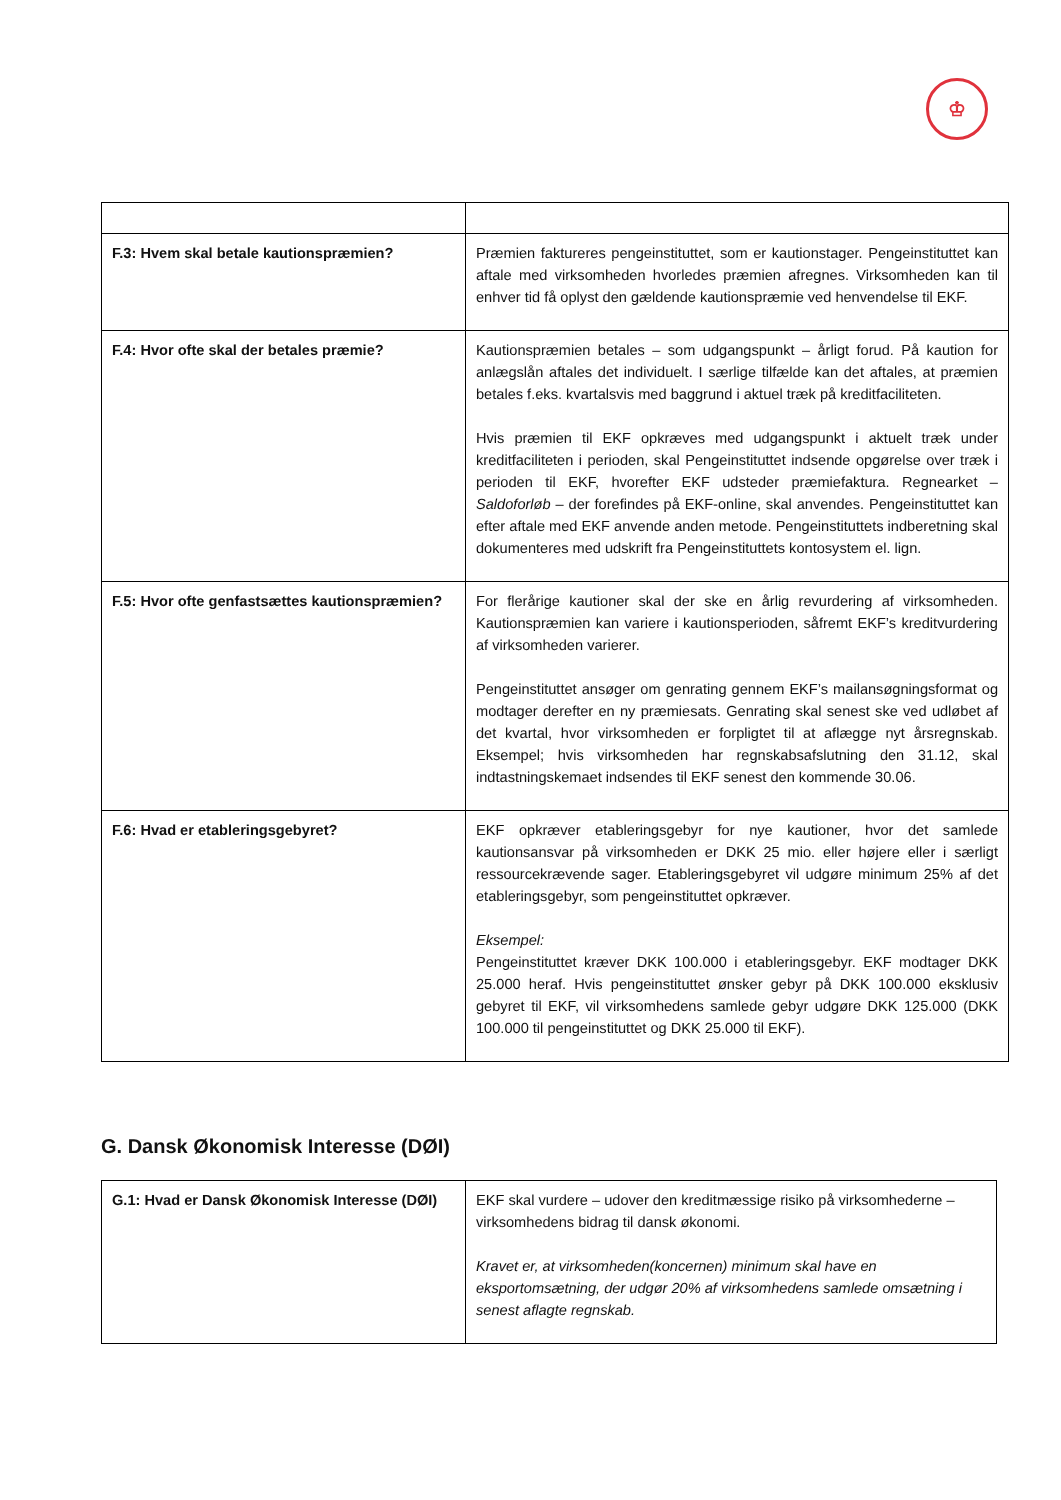♔
| F.3: Hvem skal betale kautionspræmien? | Præmien faktureres pengeinstituttet, som er kautionstager. Pengeinstituttet kan aftale med virksomheden hvorledes præmien afregnes. Virksomheden kan til enhver tid få oplyst den gældende kautionspræmie ved henvendelse til EKF. |
| F.4: Hvor ofte skal der betales præmie? | Kautionspræmien betales – som udgangspunkt – årligt forud. På kaution for anlægslån aftales det individuelt. I særlige tilfælde kan det aftales, at præmien betales f.eks. kvartalsvis med baggrund i aktuel træk på kreditfaciliteten. Hvis præmien til EKF opkræves med udgangspunkt i aktuelt træk under kreditfaciliteten i perioden, skal Pengeinstituttet indsende opgørelse over træk i perioden til EKF, hvorefter EKF udsteder præmiefaktura. Regnearket – Saldoforløb – der forefindes på EKF-online, skal anvendes. Pengeinstituttet kan efter aftale med EKF anvende anden metode. Pengeinstituttets indberetning skal dokumenteres med udskrift fra Pengeinstituttets kontosystem el. lign. |
| F.5: Hvor ofte genfastsættes kautionspræmien? | For flerårige kautioner skal der ske en årlig revurdering af virksomheden. Kautionspræmien kan variere i kautionsperioden, såfremt EKF’s kreditvurdering af virksomheden varierer. Pengeinstituttet ansøger om genrating gennem EKF’s mailansøgningsformat og modtager derefter en ny præmiesats. Genrating skal senest ske ved udløbet af det kvartal, hvor virksomheden er forpligtet til at aflægge nyt årsregnskab. Eksempel; hvis virksomheden har regnskabsafslutning den 31.12, skal indtastningskemaet indsendes til EKF senest den kommende 30.06. |
| F.6: Hvad er etableringsgebyret? | EKF opkræver etableringsgebyr for nye kautioner, hvor det samlede kautionsansvar på virksomheden er DKK 25 mio. eller højere eller i særligt ressourcekrævende sager. Etableringsgebyret vil udgøre minimum 25% af det etableringsgebyr, som pengeinstituttet opkræver. Eksempel: Pengeinstituttet kræver DKK 100.000 i etableringsgebyr. EKF modtager DKK 25.000 heraf. Hvis pengeinstituttet ønsker gebyr på DKK 100.000 eksklusiv gebyret til EKF, vil virksomhedens samlede gebyr udgøre DKK 125.000 (DKK 100.000 til pengeinstituttet og DKK 25.000 til EKF). |
G. Dansk Økonomisk Interesse (DØI)
| G.1: Hvad er Dansk Økonomisk Interesse (DØI) | EKF skal vurdere – udover den kreditmæssige risiko på virksomhederne – virksomhedens bidrag til dansk økonomi. Kravet er, at virksomheden(koncernen) minimum skal have en eksportomsætning, der udgør 20% af virksomhedens samlede omsætning i senest aflagte regnskab. |